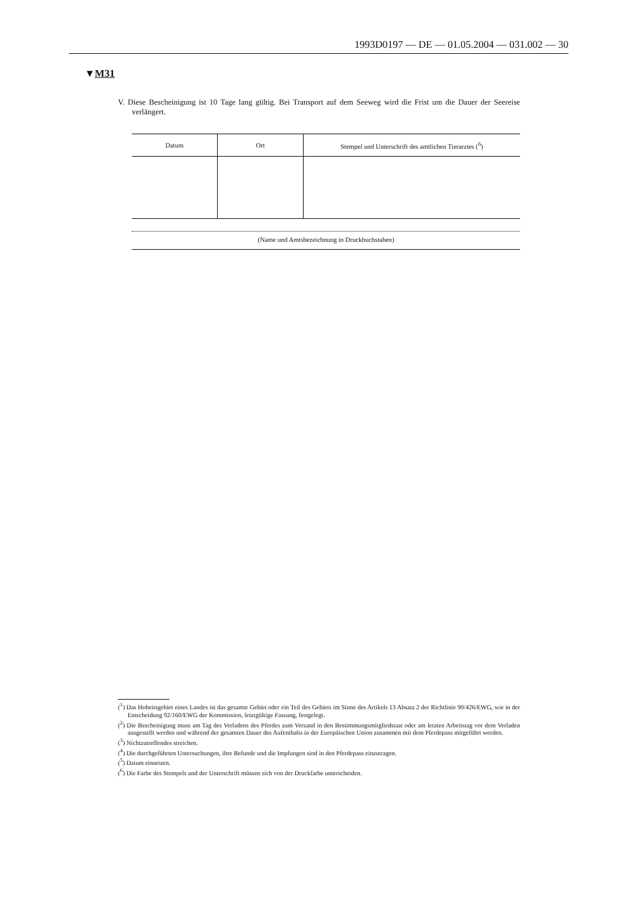1993D0197 — DE — 01.05.2004 — 031.002 — 30
▼M31
V. Diese Bescheinigung ist 10 Tage lang gültig. Bei Transport auf dem Seeweg wird die Frist um die Dauer der Seereise verlängert.
| Datum | Ort | Stempel und Unterschrift des amtlichen Tierarztes (<sup>6</sup>) |
| --- | --- | --- |
(Name und Amtsbezeichnung in Druckbuchstaben)
(<sup>1</sup>) Das Hoheitsgebiet eines Landes ist das gesamte Gebiet oder ein Teil des Gebiets im Sinne des Artikels 13 Absatz 2 der Richtlinie 90/426/EWG, wie in der Entscheidung 92/160/EWG der Kommission, letztgültige Fassung, festgelegt.
(<sup>2</sup>) Die Bescheinigung muss am Tag des Verladens des Pferdes zum Versand in den Bestimmungsmitgliedstaat oder am letzten Arbeitstag vor dem Verladen ausgestellt werden und während der gesamten Dauer des Aufenthalts in der Europäischen Union zusammen mit dem Pferdepass mitgeführt werden.
(<sup>3</sup>) Nichtzutreffendes streichen.
(<sup>4</sup>) Die durchgeführten Untersuchungen, ihre Befunde und die Impfungen sind in den Pferdepass einzutragen.
(<sup>5</sup>) Datum einsetzen.
(<sup>6</sup>) Die Farbe des Stempels und der Unterschrift müssen sich von der Druckfarbe unterscheiden.